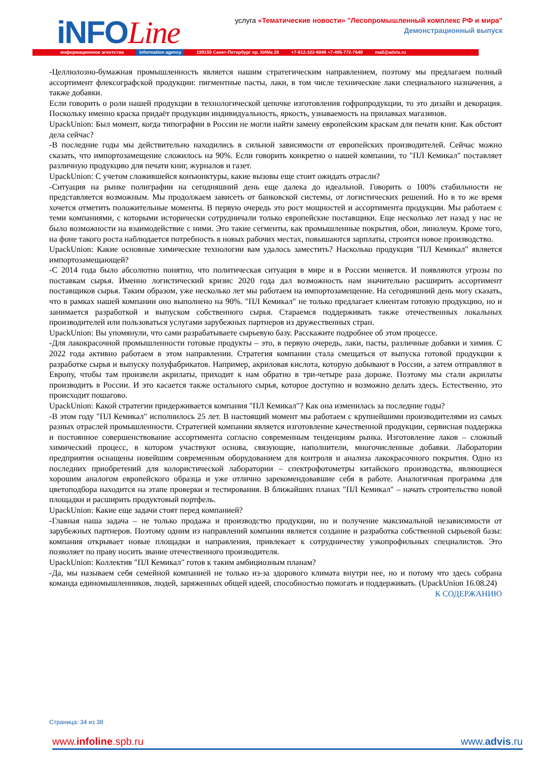iNFOLine
услуга «Тематические новости» "Лесопромышленный комплекс РФ и мира"
Демонстрационный выпуск
информационное агентство information agency 199155 Санкт-Петербург пр. КИМа 28 +7-812-322-6848 +7-495-772-7640 mail@advis.ru
-Целлюлозно-бумажная промышленность является нашим стратегическим направлением, поэтому мы предлагаем полный ассортимент флексографской продукции: пигментные пасты, лаки, в том числе технические лаки специального назначения, а также добавки.
Если говорить о роли нашей продукции в технологической цепочке изготовления гофропродукции, то это дизайн и декорация. Поскольку именно краска придаёт продукции индивидуальность, яркость, узнаваемость на прилавках магазинов.
UpackUnion: Был момент, когда типографии в России не могли найти замену европейским краскам для печати книг. Как обстоят дела сейчас?
-В последние годы мы действительно находились в сильной зависимости от европейских производителей. Сейчас можно сказать, что импортозамещение сложилось на 90%. Если говорить конкретно о нашей компании, то "ПЛ Кемикал" поставляет различную продукцию для печати книг, журналов и газет.
UpackUnion: С учетом сложившейся конъюнктуры, какие вызовы еще стоит ожидать отрасли?
-Ситуация на рынке полиграфии на сегодняшний день еще далека до идеальной. Говорить о 100% стабильности не представляется возможным. Мы продолжаем зависеть от банковской системы, от логистических решений. Но в то же время хочется отметить положительные моменты. В первую очередь это рост мощностей и ассортимента продукции. Мы работаем с теми компаниями, с которыми исторически сотрудничали только европейские поставщики. Еще несколько лет назад у нас не было возможности на взаимодействие с ними. Это такие сегменты, как промышленные покрытия, обои, линолеум. Кроме того, на фоне такого роста наблюдается потребность в новых рабочих местах, повышаются зарплаты, строится новое производство.
UpackUnion: Какие основные химические технологии вам удалось заместить? Насколько продукция "ПЛ Кемикал" является импортозамещающей?
-С 2014 года было абсолютно понятно, что политическая ситуация в мире и в России меняется. И появляются угрозы по поставкам сырья. Именно логистический кризис 2020 года дал возможность нам значительно расширить ассортимент поставщиков сырья. Таким образом, уже несколько лет мы работаем на импортозамещение. На сегодняшний день могу сказать, что в рамках нашей компании оно выполнено на 90%. "ПЛ Кемикал" не только предлагает клиентам готовую продукцию, но и занимается разработкой и выпуском собственного сырья. Стараемся поддерживать также отечественных локальных производителей или пользоваться услугами зарубежных партнеров из дружественных стран.
UpackUnion: Вы упомянули, что сами разрабатываете сырьевую базу. Расскажите подробнее об этом процессе.
-Для лакокрасочной промышленности готовые продукты – это, в первую очередь, лаки, пасты, различные добавки и химия. С 2022 года активно работаем в этом направлении. Стратегия компании стала смещаться от выпуска готовой продукции к разработке сырья и выпуску полуфабрикатов. Например, акриловая кислота, которую добывают в России, а затем отправляют в Европу, чтобы там произвели акрилаты, приходит к нам обратно в три-четыре раза дороже. Поэтому мы стали акрилаты производить в России. И это касается также остального сырья, которое доступно и возможно делать здесь. Естественно, это происходит пошагово.
UpackUnion: Какой стратегии придерживается компания "ПЛ Кемикал"? Как она изменилась за последние годы?
-В этом году "ПЛ Кемикал" исполнилось 25 лет. В настоящий момент мы работаем с крупнейшими производителями из самых разных отраслей промышленности. Стратегией компании является изготовление качественной продукции, сервисная поддержка и постоянное совершенствование ассортимента согласно современным тенденциям рынка. Изготовление лаков – сложный химический процесс, в котором участвуют основа, связующие, наполнители, многочисленные добавки. Лаборатории предприятия оснащены новейшим современным оборудованием для контроля и анализа лакокрасочного покрытия. Одно из последних приобретений для колористической лаборатории – спектрофотометры китайского производства, являющиеся хорошим аналогом европейского образца и уже отлично зарекомендовавшие себя в работе. Аналогичная программа для цветоподбора находится на этапе проверки и тестирования. В ближайших планах "ПЛ Кемикал" – начать строительство новой площадки и расширить продуктовый портфель.
UpackUnion: Какие еще задачи стоят перед компанией?
-Главная наша задача – не только продажа и производство продукции, но и получение максимальной независимости от зарубежных партнеров. Поэтому одним из направлений компании является создание и разработка собственной сырьевой базы: компания открывает новые площадки и направления, привлекает к сотрудничеству узкопрофильных специалистов. Это позволяет по праву носить звание отечественного производителя.
UpackUnion: Коллектив "ПЛ Кемикал" готов к таким амбициозным планам?
-Да, мы называем себя семейной компанией не только из-за здорового климата внутри нее, но и потому что здесь собрана команда единомышленников, людей, заряженных общей идеей, способностью помогать и поддерживать. (UpackUnion 16.08.24)
К СОДЕРЖАНИЮ
Страница: 34 из 38
www.infoline.spb.ru www.advis.ru